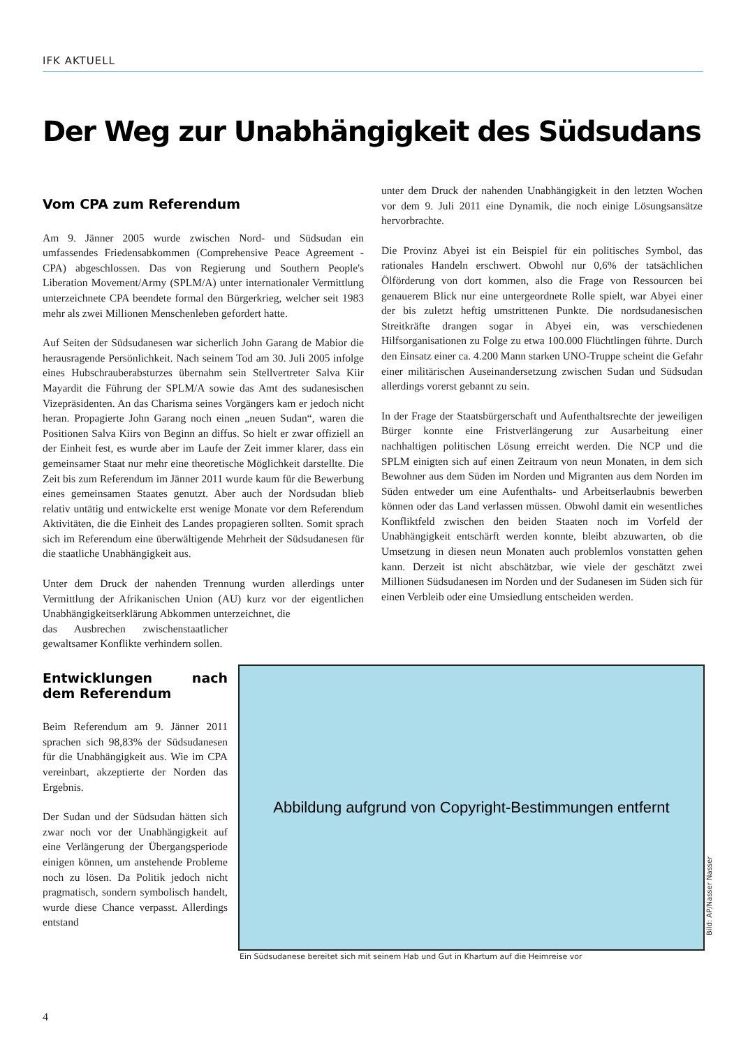IFK AKTUELL
Der Weg zur Unabhängigkeit des Südsudans
Vom CPA zum Referendum
Am 9. Jänner 2005 wurde zwischen Nord- und Südsudan ein umfassendes Friedensabkommen (Comprehensive Peace Agreement - CPA) abgeschlossen. Das von Regierung und Southern People's Liberation Movement/Army (SPLM/A) unter internationaler Vermittlung unterzeichnete CPA beendete formal den Bürgerkrieg, welcher seit 1983 mehr als zwei Millionen Menschenleben gefordert hatte.
Auf Seiten der Südsudanesen war sicherlich John Garang de Mabior die herausragende Persönlichkeit. Nach seinem Tod am 30. Juli 2005 infolge eines Hubschrauberabsturzes übernahm sein Stellvertreter Salva Kiir Mayardit die Führung der SPLM/A sowie das Amt des sudanesischen Vizepräsidenten. An das Charisma seines Vorgängers kam er jedoch nicht heran. Propagierte John Garang noch einen „neuen Sudan“, waren die Positionen Salva Kiirs von Beginn an diffus. So hielt er zwar offiziell an der Einheit fest, es wurde aber im Laufe der Zeit immer klarer, dass ein gemeinsamer Staat nur mehr eine theoretische Möglichkeit darstellte. Die Zeit bis zum Referendum im Jänner 2011 wurde kaum für die Bewerbung eines gemeinsamen Staates genutzt. Aber auch der Nordsudan blieb relativ untätig und entwickelte erst wenige Monate vor dem Referendum Aktivitäten, die die Einheit des Landes propagieren sollten. Somit sprach sich im Referendum eine überwältigende Mehrheit der Südsudanesen für die staatliche Unabhängigkeit aus.
Unter dem Druck der nahenden Trennung wurden allerdings unter Vermittlung der Afrikanischen Union (AU) kurz vor der eigentlichen Unabhängigkeitserklärung Abkommen unterzeichnet, die
das Ausbrechen zwischenstaatlicher gewaltsamer Konflikte verhindern sollen.
Entwicklungen nach dem Referendum
Beim Referendum am 9. Jänner 2011 sprachen sich 98,83% der Südsudanesen für die Unabhängigkeit aus. Wie im CPA vereinbart, akzeptierte der Norden das Ergebnis.
Der Sudan und der Südsudan hätten sich zwar noch vor der Unabhängigkeit auf eine Verlängerung der Übergangsperiode einigen können, um anstehende Probleme noch zu lösen. Da Politik jedoch nicht pragmatisch, sondern symbolisch handelt, wurde diese Chance verpasst. Allerdings entstand
unter dem Druck der nahenden Unabhängigkeit in den letzten Wochen vor dem 9. Juli 2011 eine Dynamik, die noch einige Lösungsansätze hervorbrachte.
Die Provinz Abyei ist ein Beispiel für ein politisches Symbol, das rationales Handeln erschwert. Obwohl nur 0,6% der tatsächlichen Ölförderung von dort kommen, also die Frage von Ressourcen bei genauerem Blick nur eine untergeordnete Rolle spielt, war Abyei einer der bis zuletzt heftig umstrittenen Punkte. Die nordsudanesischen Streitkräfte drangen sogar in Abyei ein, was verschiedenen Hilfsorganisationen zu Folge zu etwa 100.000 Flüchtlingen führte. Durch den Einsatz einer ca. 4.200 Mann starken UNO-Truppe scheint die Gefahr einer militärischen Auseinandersetzung zwischen Sudan und Südsudan allerdings vorerst gebannt zu sein.
In der Frage der Staatsbürgerschaft und Aufenthaltsrechte der jeweiligen Bürger konnte eine Fristverlängerung zur Ausarbeitung einer nachhaltigen politischen Lösung erreicht werden. Die NCP und die SPLM einigten sich auf einen Zeitraum von neun Monaten, in dem sich Bewohner aus dem Süden im Norden und Migranten aus dem Norden im Süden entweder um eine Aufenthalts- und Arbeitserlaubnis bewerben können oder das Land verlassen müssen. Obwohl damit ein wesentliches Konfliktfeld zwischen den beiden Staaten noch im Vorfeld der Unabhängigkeit entschärft werden konnte, bleibt abzuwarten, ob die Umsetzung in diesen neun Monaten auch problemlos vonstatten gehen kann. Derzeit ist nicht abschätzbar, wie viele der geschätzt zwei Millionen Südsudanesen im Norden und der Sudanesen im Süden sich für einen Verbleib oder eine Umsiedlung entscheiden werden.
Abbildung aufgrund von Copyright-Bestimmungen entfernt
Bild: AP/Nasser Nasser
Ein Südsudanese bereitet sich mit seinem Hab und Gut in Khartum auf die Heimreise vor
4